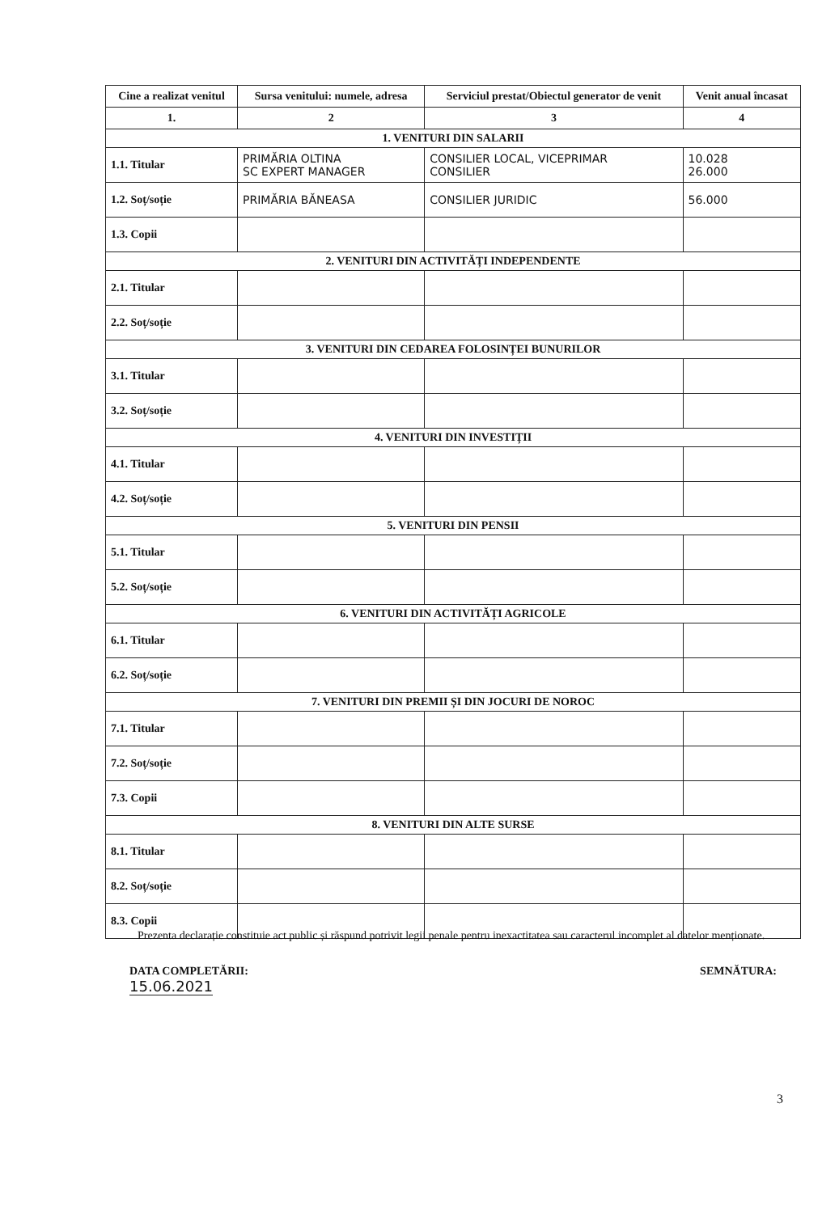| Cine a realizat venitul | Sursa venitului: numele, adresa | Serviciul prestat/Obiectul generator de venit | Venit anual încasat |
| --- | --- | --- | --- |
| 1. | 2 | 3 | 4 |
| 1. VENITURI DIN SALARII | | | |
| 1.1. Titular | PRIMĂRIA OLTINA SC EXPERT MANAGER | CONSILIER LOCAL, VICEPRIMAR CONSILIER | 10.028 26.000 |
| 1.2. Soț/soție | PRIMĂRIA BĂNEASA | CONSILIER JURIDIC | 56.000 |
| 1.3. Copii | | | |
| 2. VENITURI DIN ACTIVITĂȚI INDEPENDENTE | | | |
| 2.1. Titular | | | |
| 2.2. Soț/soție | | | |
| 3. VENITURI DIN CEDAREA FOLOSINȚEI BUNURILOR | | | |
| 3.1. Titular | | | |
| 3.2. Soț/soție | | | |
| 4. VENITURI DIN INVESTIȚII | | | |
| 4.1. Titular | | | |
| 4.2. Soț/soție | | | |
| 5. VENITURI DIN PENSII | | | |
| 5.1. Titular | | | |
| 5.2. Soț/soție | | | |
| 6. VENITURI DIN ACTIVITĂȚI AGRICOLE | | | |
| 6.1. Titular | | | |
| 6.2. Soț/soție | | | |
| 7. VENITURI DIN PREMII ȘI DIN JOCURI DE NOROC | | | |
| 7.1. Titular | | | |
| 7.2. Soț/soție | | | |
| 7.3. Copii | | | |
| 8. VENITURI DIN ALTE SURSE | | | |
| 8.1. Titular | | | |
| 8.2. Soț/soție | | | |
| 8.3. Copii | | | |
Prezenta declarație constituie act public și răspund potrivit legii penale pentru inexactitatea sau caracterul incomplet al datelor menționate.
DATA COMPLETĂRII:
15.06.2021
SEMNĂTURA:
3